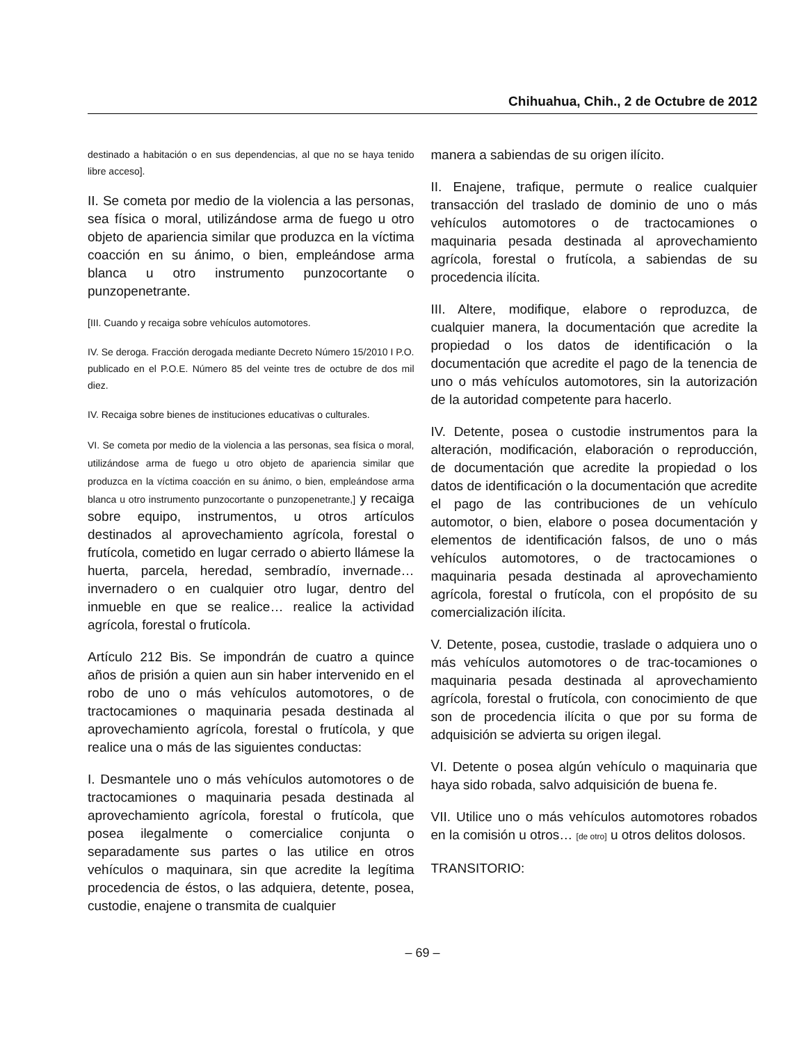Chihuahua, Chih., 2 de Octubre de 2012
destinado a habitación o en sus dependencias, al que no se haya tenido libre acceso].
II. Se cometa por medio de la violencia a las personas, sea física o moral, utilizándose arma de fuego u otro objeto de apariencia similar que produzca en la víctima coacción en su ánimo, o bien, empleándose arma blanca u otro instrumento punzocortante o punzopenetrante.
[III. Cuando y recaiga sobre vehículos automotores.
IV. Se deroga. Fracción derogada mediante Decreto Número 15/2010 I P.O. publicado en el P.O.E. Número 85 del veinte tres de octubre de dos mil diez.
IV. Recaiga sobre bienes de instituciones educativas o culturales.
VI. Se cometa por medio de la violencia a las personas, sea física o moral, utilizándose arma de fuego u otro objeto de apariencia similar que produzca en la víctima coacción en su ánimo, o bien, empleándose arma blanca u otro instrumento punzocortante o punzopenetrante,] y recaiga sobre equipo, instrumentos, u otros artículos destinados al aprovechamiento agrícola, forestal o frutícola, cometido en lugar cerrado o abierto llámese la huerta, parcela, heredad, sembradío, invernade… invernadero o en cualquier otro lugar, dentro del inmueble en que se realice… realice la actividad agrícola, forestal o frutícola.
Artículo 212 Bis. Se impondrán de cuatro a quince años de prisión a quien aun sin haber intervenido en el robo de uno o más vehículos automotores, o de tractocamiones o maquinaria pesada destinada al aprovechamiento agrícola, forestal o frutícola, y que realice una o más de las siguientes conductas:
I. Desmantele uno o más vehículos automotores o de tractocamiones o maquinaria pesada destinada al aprovechamiento agrícola, forestal o frutícola, que posea ilegalmente o comercialice conjunta o separadamente sus partes o las utilice en otros vehículos o maquinara, sin que acredite la legítima procedencia de éstos, o las adquiera, detente, posea, custodie, enajene o transmita de cualquier
manera a sabiendas de su origen ilícito.
II. Enajene, trafique, permute o realice cualquier transacción del traslado de dominio de uno o más vehículos automotores o de tractocamiones o maquinaria pesada destinada al aprovechamiento agrícola, forestal o frutícola, a sabiendas de su procedencia ilícita.
III. Altere, modifique, elabore o reproduzca, de cualquier manera, la documentación que acredite la propiedad o los datos de identificación o la documentación que acredite el pago de la tenencia de uno o más vehículos automotores, sin la autorización de la autoridad competente para hacerlo.
IV. Detente, posea o custodie instrumentos para la alteración, modificación, elaboración o reproducción, de documentación que acredite la propiedad o los datos de identificación o la documentación que acredite el pago de las contribuciones de un vehículo automotor, o bien, elabore o posea documentación y elementos de identificación falsos, de uno o más vehículos automotores, o de tractocamiones o maquinaria pesada destinada al aprovechamiento agrícola, forestal o frutícola, con el propósito de su comercialización ilícita.
V. Detente, posea, custodie, traslade o adquiera uno o más vehículos automotores o de trac-tocamiones o maquinaria pesada destinada al aprovechamiento agrícola, forestal o frutícola, con conocimiento de que son de procedencia ilícita o que por su forma de adquisición se advierta su origen ilegal.
VI. Detente o posea algún vehículo o maquinaria que haya sido robada, salvo adquisición de buena fe.
VII. Utilice uno o más vehículos automotores robados en la comisión u otros… [de otro] u otros delitos dolosos.
TRANSITORIO:
– 69 –